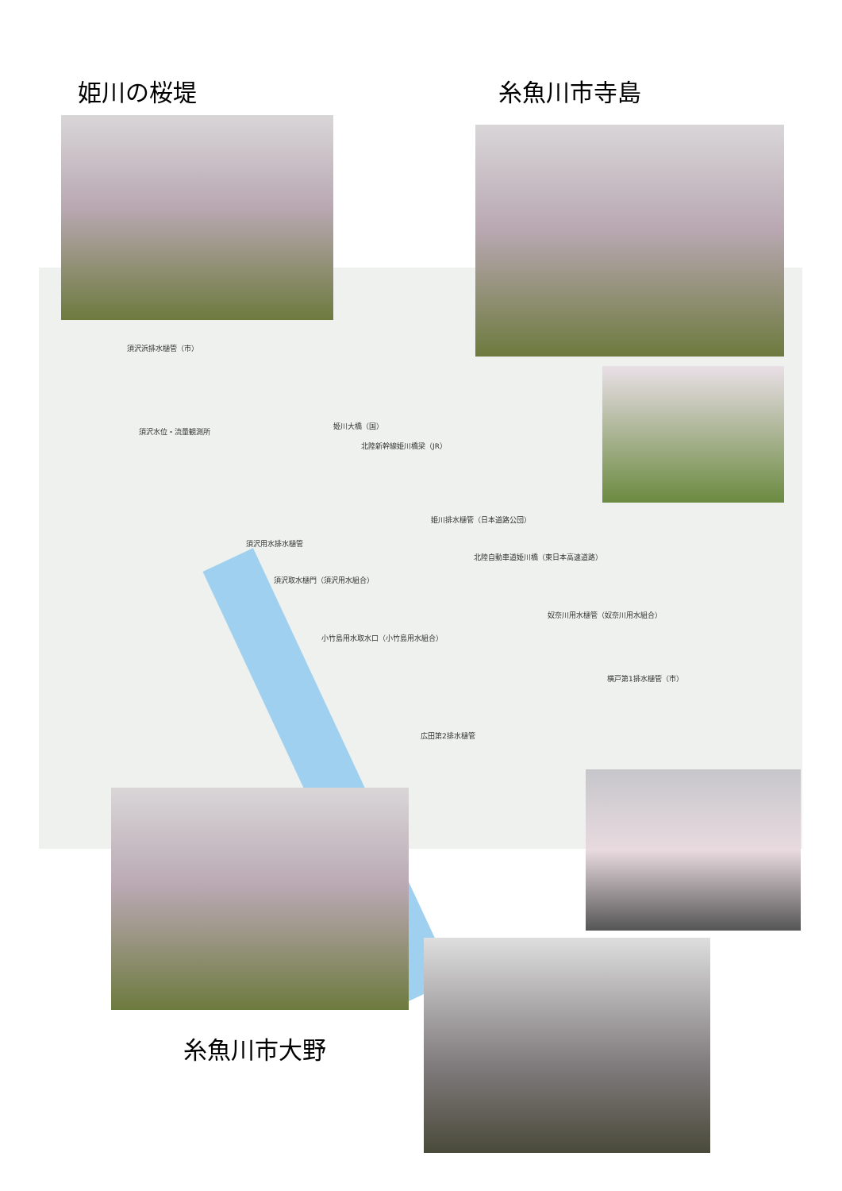姫川の桜堤 糸魚川市寺島
須沢浜排水樋管（市）
須沢水位・流量観測所
姫川大橋（国）
北陸新幹線姫川橋梁（JR）
姫川排水樋管（日本道路公団）
北陸自動車道姫川橋（東日本高速道路）
須沢用水排水樋管
須沢取水樋門（須沢用水組合）
小竹島用水取水口（小竹島用水組合）
奴奈川用水樋管（奴奈川用水組合）
横戸第1排水樋管（市）
広田第2排水樋管
糸魚川市大野